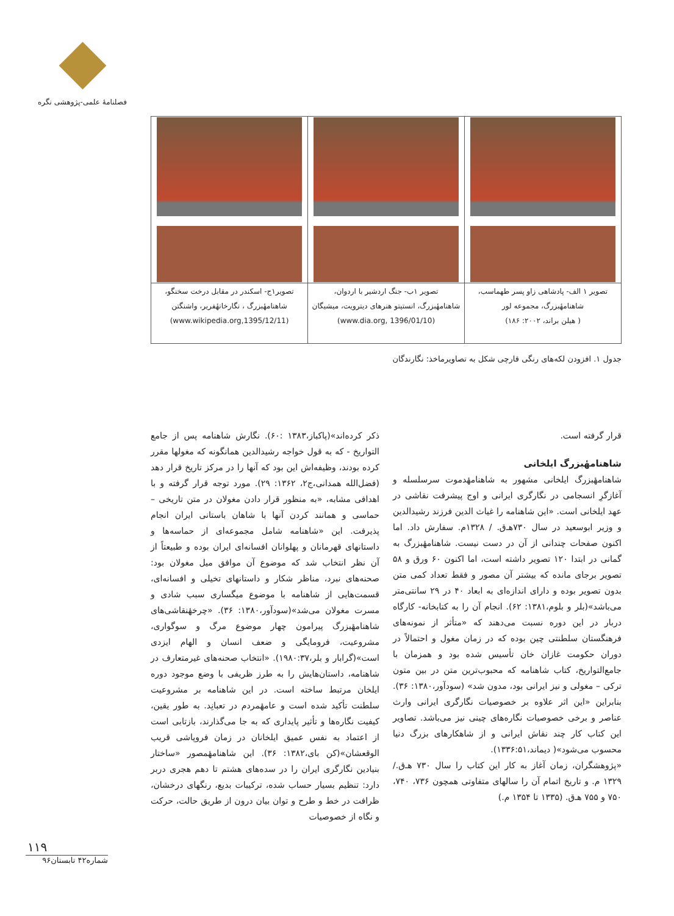فصلنامهٔ علمی-پژوهشی نگره
| تصویر ۱ الف- پادشاهی زاو پسر طهماسب، شاهنامهٔبزرگ، مجموعه لور ( هیلن براند، ۲۰۰۲: ۱۸۶) | تصویر ۱ب- جنگ اردشیر با اردوان، شاهنامهٔبزرگ، انستیتو هنرهای دیترویت، میشیگان (www.dia.org, 1396/01/10) | تصویر۱ج- اسکندر در مقابل درخت سخنگو، شاهنامهٔبزرگ ، نگارخانهٔفریر، واشنگتن (www.wikipedia.org,1395/12/11) |
جدول ۱. افزودن لکه‌های رنگی قارچی شکل به تصاویرماخذ: نگارندگان
قرار گرفته است.
شاهنامهٔبزرگ ایلخانی
شاهنامهٔبزرگ ایلخانی مشهور به شاهنامهٔدموت سرسلسله و آغازگرِ انسجامی در نگارگری ایرانی و اوج پیشرفت نقاشی در عهد ایلخانی است. «این شاهنامه را غیاث الدین فرزند رشیدالدین و وزیر ابوسعید در سال ۷۳۰هـ‌ق. / ۱۳۲۸م. سفارش داد. اما اکنون صفحات چندانی از آن در دست نیست. شاهنامهٔبزرگ به گمانی در ابتدا ۱۲۰ تصویر داشته است، اما اکنون ۶۰ ورق و ۵۸ تصویر برجای مانده که بیشتر آن مصور و فقط تعداد کمی متن بدون تصویر بوده و دارای اندازه‌ای به ابعاد ۴۰ در ۲۹ سانتی‌متر می‌باشد»(بلر و بلوم،۱۳۸۱: ۶۲). انجام آن را به کتابخانه- کارگاه دربار در این دوره نسبت می‌دهند که «متأثر از نمونه‌های فرهنگستان سلطنتی چین بوده که در زمان مغول و احتمالاً در دوران حکومت غازان خان تأسیس شده بود و همزمان با جامع‌التواریخ، کتاب شاهنامه که محبوب‌ترین متن در بین متون ترکی – مغولی و نیز ایرانی بود، مدون شد» (سودآور،۱۳۸۰: ۳۶). بنابراین «این اثر علاوه بر خصوصیات نگارگری ایرانی وارث عناصر و برخی خصوصیات نگاره‌های چینی نیز می‌باشد. تصاویر این کتاب کار چند نقاش ایرانی و از شاهکارهای بزرگ دنیا محسوب می‌شود»( دیماند،۱۳۳۶:۵۱).
«پژوهشگران، زمان آغاز به کار این کتاب را سال ۷۳۰ هـ‌ق./ ۱۳۲۹ م. و تاریخ اتمام آن را سالهای متفاوتی همچون ۷۳۶، ۷۴۰، ۷۵۰ و ۷۵۵ هـ‌ق. (۱۳۳۵ تا ۱۳۵۴ م.)
ذکر کرده‌اند»(پاکباز،۱۳۸۳ :۶۰). نگارش شاهنامه پس از جامع التواریخ - که به قول خواجه رشیدالدین همانگونه که مغولها مقرر کرده بودند، وظیفه‌اش این بود که آنها را در مرکز تاریخ قرار دهد (فضل‌الله همدانی،ج۲، ۱۳۶۲: ۲۹). مورد توجه قرار گرفته و با اهدافی مشابه، «به منظور قرار دادن مغولان در متن تاریخی – حماسی و همانند کردن آنها با شاهان باستانی ایران انجام پذیرفت. این «شاهنامه شامل مجموعه‌ای از حماسه‌ها و داستانهای قهرمانان و پهلوانان افسانه‌ای ایران بوده و طبیعتاً از آن نظر انتخاب شد که موضوع آن موافق میل مغولان بود: صحنه‌های نبرد، مناظر شکار و داستانهای تخیلی و افسانه‌ای، قسمت‌هایی از شاهنامه با موضوع میگساری سبب شادی و مسرت مغولان می‌شد»(سودآور،۱۳۸۰: ۳۶). «چرخهٔنقاشی‌های شاهنامهٔبزرگ پیرامون چهار موضوع مرگ و سوگواری، مشروعیت، فرومایگی و ضعف انسان و الهام ایزدی است»(گرابار و بلر،۱۹۸۰:۳۷). «انتخاب صحنه‌های غیرمتعارف در شاهنامه، داستان‌هایش را به طرز ظریفی با وضع موجود دوره ایلخان مرتبط ساخته است. در این شاهنامه بر مشروعیت سلطنت تأکید شده است و عامهٔمردم در تعبانِد. به طور یقین، کیفیت نگاره‌ها و تأثیر پایداری که به جا می‌گذارند، بازتابی است از اعتماد به نفس عمیق ایلخانان در زمان فروپاشی قریب الوقعشان»(کن بای،۱۳۸۲: ۳۶). این شاهنامهٔمصور «ساختار بنیادین نگارگری ایران را در سده‌های هشتم تا دهم هجری دربر دارد: تنظیم بسیار حساب شده، ترکیبات بدیع، رنگهای درخشان، ظرافت در خط و طرح و توان بیان درون از طریق حالت، حرکت و نگاه از خصوصیات
۱۱۹
شماره۴۲ تابستان۹۶